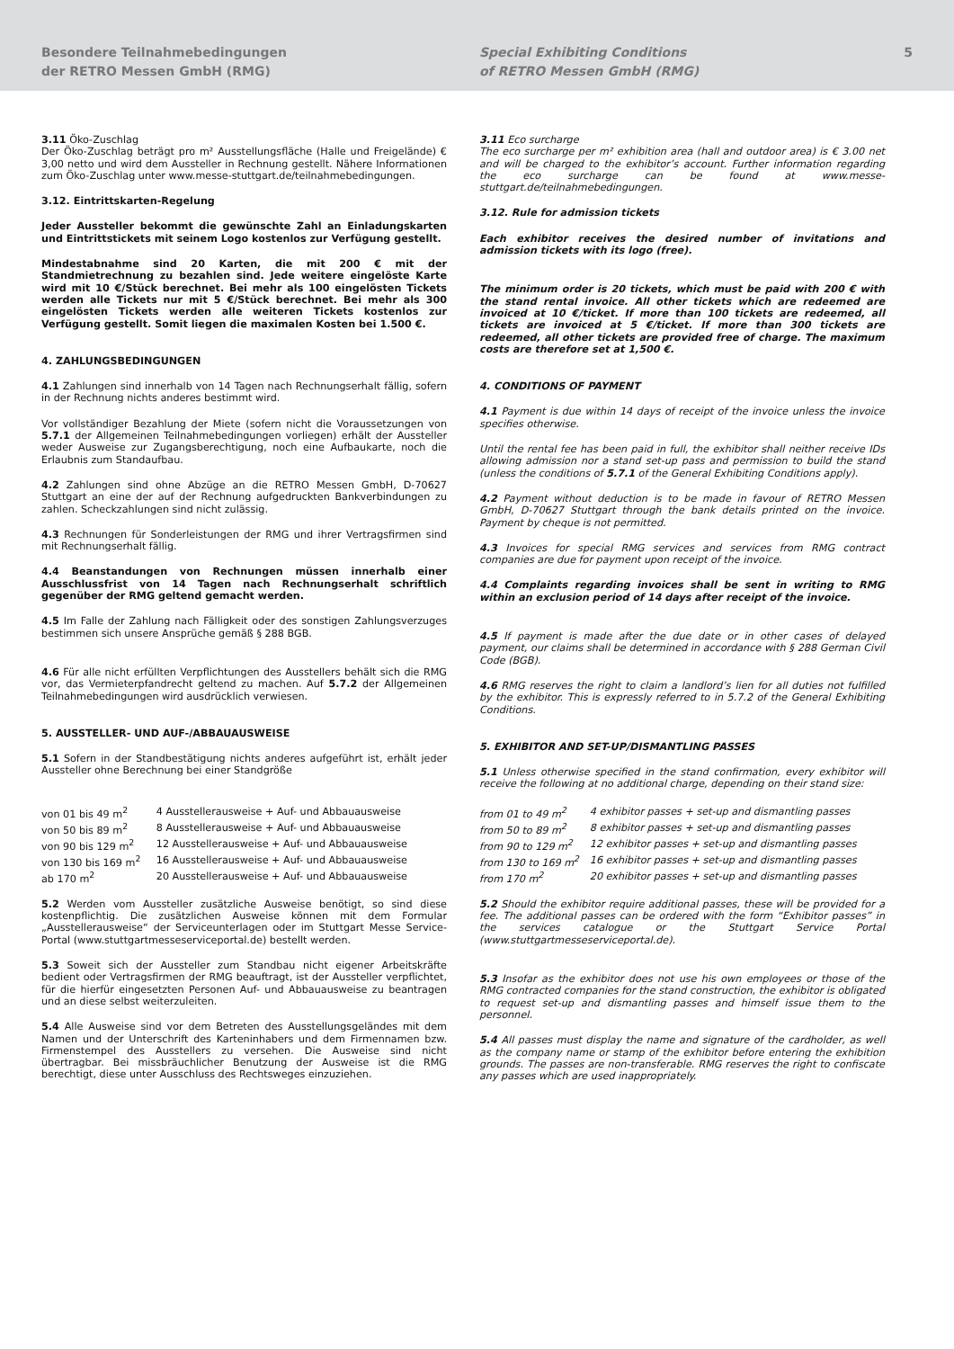Besondere Teilnahmebedingungen
der RETRO Messen GmbH (RMG)
Special Exhibiting Conditions
of RETRO Messen GmbH (RMG)
5
3.11 Öko-Zuschlag
Der Öko-Zuschlag beträgt pro m² Ausstellungsfläche (Halle und Freigelände) € 3,00 netto und wird dem Aussteller in Rechnung gestellt. Nähere Informationen zum Öko-Zuschlag unter www.messe-stuttgart.de/teilnahmebedingungen.
3.12. Eintrittskarten-Regelung
Jeder Aussteller bekommt die gewünschte Zahl an Einladungskarten und Eintrittstickets mit seinem Logo kostenlos zur Verfügung gestellt.
Mindestabnahme sind 20 Karten, die mit 200 € mit der Standmietrechnung zu bezahlen sind. Jede weitere eingelöste Karte wird mit 10 €/Stück berechnet. Bei mehr als 100 eingelösten Tickets werden alle Tickets nur mit 5 €/Stück berechnet. Bei mehr als 300 eingelösten Tickets werden alle weiteren Tickets kostenlos zur Verfügung gestellt. Somit liegen die maximalen Kosten bei 1.500 €.
4. ZAHLUNGSBEDINGUNGEN
4.1 Zahlungen sind innerhalb von 14 Tagen nach Rechnungserhalt fällig, sofern in der Rechnung nichts anderes bestimmt wird.
Vor vollständiger Bezahlung der Miete (sofern nicht die Voraussetzungen von 5.7.1 der Allgemeinen Teilnahmebedingungen vorliegen) erhält der Aussteller weder Ausweise zur Zugangsberechtigung, noch eine Aufbaukarte, noch die Erlaubnis zum Standaufbau.
4.2 Zahlungen sind ohne Abzüge an die RETRO Messen GmbH, D-70627 Stuttgart an eine der auf der Rechnung aufgedruckten Bankverbindungen zu zahlen. Scheckzahlungen sind nicht zulässig.
4.3 Rechnungen für Sonderleistungen der RMG und ihrer Vertragsfirmen sind mit Rechnungserhalt fällig.
4.4 Beanstandungen von Rechnungen müssen innerhalb einer Ausschlussfrist von 14 Tagen nach Rechnungserhalt schriftlich gegenüber der RMG geltend gemacht werden.
4.5 Im Falle der Zahlung nach Fälligkeit oder des sonstigen Zahlungsverzuges bestimmen sich unsere Ansprüche gemäß § 288 BGB.
4.6 Für alle nicht erfüllten Verpflichtungen des Ausstellers behält sich die RMG vor, das Vermieterpfandrecht geltend zu machen. Auf 5.7.2 der Allgemeinen Teilnahmebedingungen wird ausdrücklich verwiesen.
5. AUSSTELLER- UND AUF-/ABBAUAUSWEISE
5.1 Sofern in der Standbestätigung nichts anderes aufgeführt ist, erhält jeder Aussteller ohne Berechnung bei einer Standgröße
| von 01 bis 49 m<sup>2</sup> | 4 Ausstellerausweise + Auf- und Abbauausweise |
| von 50 bis 89 m<sup>2</sup> | 8 Ausstellerausweise + Auf- und Abbauausweise |
| von 90 bis 129 m<sup>2</sup> | 12 Ausstellerausweise + Auf- und Abbauausweise |
| von 130 bis 169 m<sup>2</sup> | 16 Ausstellerausweise + Auf- und Abbauausweise |
| ab 170 m<sup>2</sup> | 20 Ausstellerausweise + Auf- und Abbauausweise |
5.2 Werden vom Aussteller zusätzliche Ausweise benötigt, so sind diese kostenpflichtig. Die zusätzlichen Ausweise können mit dem Formular „Ausstellerausweise“ der Serviceunterlagen oder im Stuttgart Messe Service-Portal (www.stuttgartmesseserviceportal.de) bestellt werden.
5.3 Soweit sich der Aussteller zum Standbau nicht eigener Arbeitskräfte bedient oder Vertragsfirmen der RMG beauftragt, ist der Aussteller verpflichtet, für die hierfür eingesetzten Personen Auf- und Abbauausweise zu beantragen und an diese selbst weiterzuleiten.
5.4 Alle Ausweise sind vor dem Betreten des Ausstellungsgeländes mit dem Namen und der Unterschrift des Karteninhabers und dem Firmennamen bzw. Firmenstempel des Ausstellers zu versehen. Die Ausweise sind nicht übertragbar. Bei missbräuchlicher Benutzung der Ausweise ist die RMG berechtigt, diese unter Ausschluss des Rechtsweges einzuziehen.
3.11 Eco surcharge
The eco surcharge per m² exhibition area (hall and outdoor area) is € 3.00 net and will be charged to the exhibitor’s account. Further information regarding the eco surcharge can be found at www.messe-stuttgart.de/teilnahmebedingungen.
3.12. Rule for admission tickets
Each exhibitor receives the desired number of invitations and admission tickets with its logo (free).
The minimum order is 20 tickets, which must be paid with 200 € with the stand rental invoice. All other tickets which are redeemed are invoiced at 10 €/ticket. If more than 100 tickets are redeemed, all tickets are invoiced at 5 €/ticket. If more than 300 tickets are redeemed, all other tickets are provided free of charge. The maximum costs are therefore set at 1,500 €.
4. CONDITIONS OF PAYMENT
4.1 Payment is due within 14 days of receipt of the invoice unless the invoice specifies otherwise.
Until the rental fee has been paid in full, the exhibitor shall neither receive IDs allowing admission nor a stand set-up pass and permission to build the stand (unless the conditions of 5.7.1 of the General Exhibiting Conditions apply).
4.2 Payment without deduction is to be made in favour of RETRO Messen GmbH, D-70627 Stuttgart through the bank details printed on the invoice. Payment by cheque is not permitted.
4.3 Invoices for special RMG services and services from RMG contract companies are due for payment upon receipt of the invoice.
4.4 Complaints regarding invoices shall be sent in writing to RMG within an exclusion period of 14 days after receipt of the invoice.
4.5 If payment is made after the due date or in other cases of delayed payment, our claims shall be determined in accordance with § 288 German Civil Code (BGB).
4.6 RMG reserves the right to claim a landlord’s lien for all duties not fulfilled by the exhibitor. This is expressly referred to in 5.7.2 of the General Exhibiting Conditions.
5. EXHIBITOR AND SET-UP/DISMANTLING PASSES
5.1 Unless otherwise specified in the stand confirmation, every exhibitor will receive the following at no additional charge, depending on their stand size:
| from 01 to 49 m<sup>2</sup> | 4 exhibitor passes + set-up and dismantling passes |
| from 50 to 89 m<sup>2</sup> | 8 exhibitor passes + set-up and dismantling passes |
| from 90 to 129 m<sup>2</sup> | 12 exhibitor passes + set-up and dismantling passes |
| from 130 to 169 m<sup>2</sup> | 16 exhibitor passes + set-up and dismantling passes |
| from 170 m<sup>2</sup> | 20 exhibitor passes + set-up and dismantling passes |
5.2 Should the exhibitor require additional passes, these will be provided for a fee. The additional passes can be ordered with the form “Exhibitor passes” in the services catalogue or the Stuttgart Service Portal (www.stuttgartmesseserviceportal.de).
5.3 Insofar as the exhibitor does not use his own employees or those of the RMG contracted companies for the stand construction, the exhibitor is obligated to request set-up and dismantling passes and himself issue them to the personnel.
5.4 All passes must display the name and signature of the cardholder, as well as the company name or stamp of the exhibitor before entering the exhibition grounds. The passes are non-transferable. RMG reserves the right to confiscate any passes which are used inappropriately.